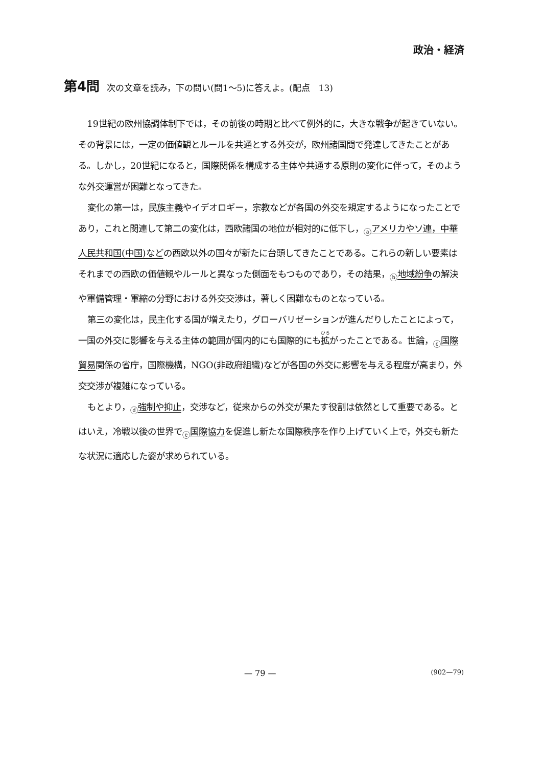政治・経済
第4問 次の文章を読み，下の問い(問1～5)に答えよ。(配点　13)
19世紀の欧州協調体制下では，その前後の時期と比べて例外的に，大きな戦争が起きていない。その背景には，一定の価値観とルールを共通とする外交が，欧州諸国間で発達してきたことがある。しかし，20世紀になると，国際関係を構成する主体や共通する原則の変化に伴って，そのような外交運営が困難となってきた。
変化の第一は，民族主義やイデオロギー，宗教などが各国の外交を規定するようになったことであり，これと関連して第二の変化は，西欧諸国の地位が相対的に低下し，ⓐアメリカやソ連，中華人民共和国(中国)などの西欧以外の国々が新たに台頭してきたことである。これらの新しい要素はそれまでの西欧の価値観やルールと異なった側面をもつものであり，その結果，ⓑ地域紛争の解決や軍備管理・軍縮の分野における外交交渉は，著しく困難なものとなっている。
第三の変化は，民主化する国が増えたり，グローバリゼーションが進んだりしたことによって，一国の外交に影響を与える主体の範囲が国内的にも国際的にも拡がったことである。世論，ⓒ国際貿易関係の省庁，国際機構，NGO(非政府組織)などが各国の外交に影響を与える程度が高まり，外交交渉が複雑になっている。
もとより，ⓓ強制や抑止，交渉など，従来からの外交が果たす役割は依然として重要である。とはいえ，冷戦以後の世界でⓔ国際協力を促進し新たな国際秩序を作り上げていく上で，外交も新たな状況に適応した姿が求められている。
— 79 — (902—79)